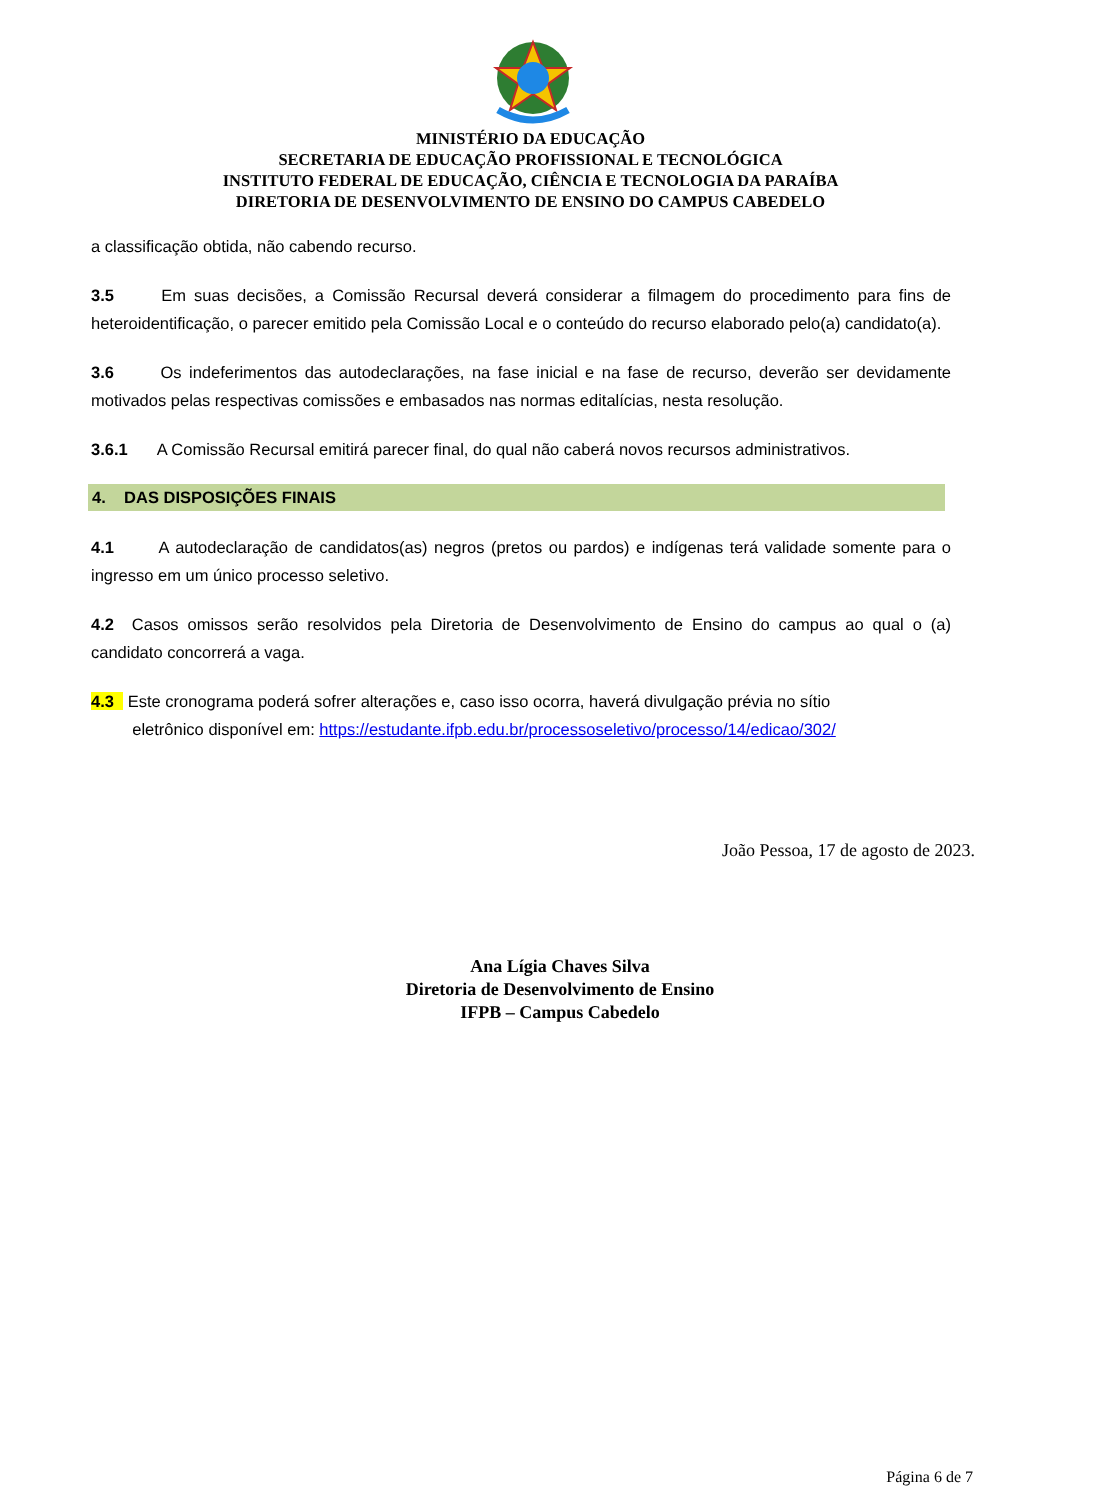MINISTÉRIO DA EDUCAÇÃO
SECRETARIA DE EDUCAÇÃO PROFISSIONAL E TECNOLÓGICA
INSTITUTO FEDERAL DE EDUCAÇÃO, CIÊNCIA E TECNOLOGIA DA PARAÍBA
DIRETORIA DE DESENVOLVIMENTO DE ENSINO DO CAMPUS CABEDELO
a classificação obtida, não cabendo recurso.
3.5 Em suas decisões, a Comissão Recursal deverá considerar a filmagem do procedimento para fins de heteroidentificação, o parecer emitido pela Comissão Local e o conteúdo do recurso elaborado pelo(a) candidato(a).
3.6 Os indeferimentos das autodeclarações, na fase inicial e na fase de recurso, deverão ser devidamente motivados pelas respectivas comissões e embasados nas normas editalícias, nesta resolução.
3.6.1 A Comissão Recursal emitirá parecer final, do qual não caberá novos recursos administrativos.
4. DAS DISPOSIÇÕES FINAIS
4.1 A autodeclaração de candidatos(as) negros (pretos ou pardos) e indígenas terá validade somente para o ingresso em um único processo seletivo.
4.2 Casos omissos serão resolvidos pela Diretoria de Desenvolvimento de Ensino do campus ao qual o (a) candidato concorrerá a vaga.
4.3 Este cronograma poderá sofrer alterações e, caso isso ocorra, haverá divulgação prévia no sítio
eletrônico disponível em: https://estudante.ifpb.edu.br/processoseletivo/processo/14/edicao/302/
João Pessoa, 17 de agosto de 2023.
Ana Lígia Chaves Silva
Diretoria de Desenvolvimento de Ensino
IFPB – Campus Cabedelo
Página 6 de 7